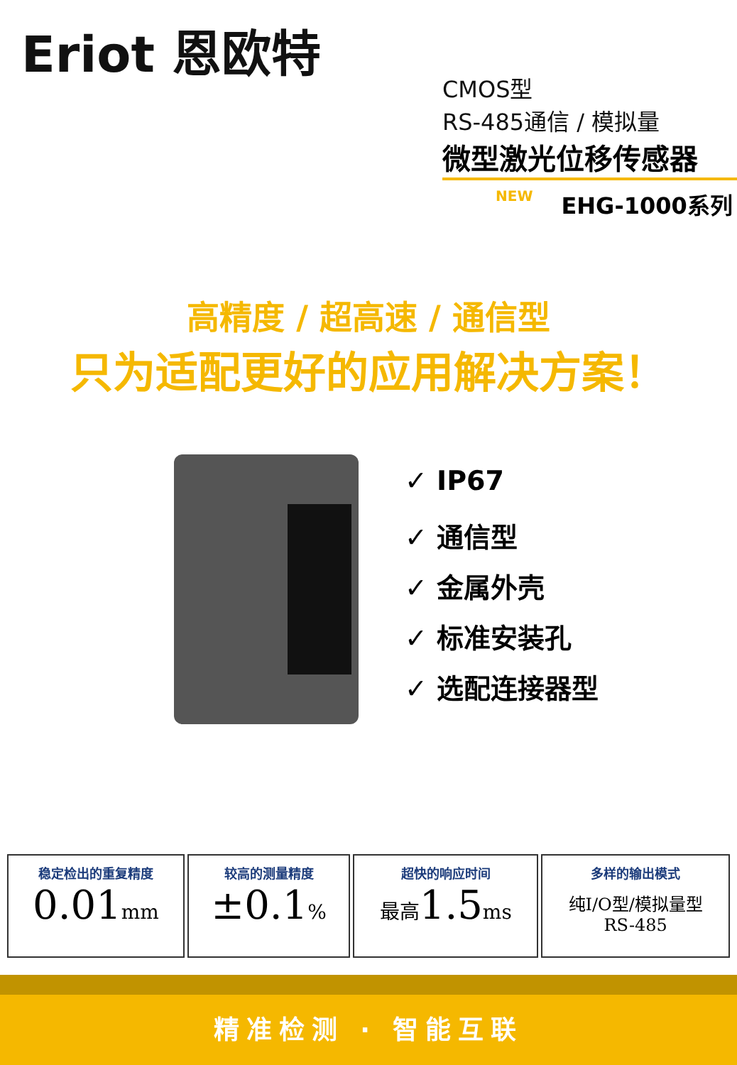Eriot 恩欧特
CMOS型
RS-485通信 / 模拟量
微型激光位移传感器
NEW EHG-1000系列
高精度 / 超高速 / 通信型
只为适配更好的应用解决方案！
✓ IP67
✓ 通信型
✓ 金属外壳
✓ 标准安装孔
✓ 选配连接器型
| 稳定检出的重复精度 0.01 mm | 较高的测量精度 ±0.1 % | 超快的响应时间 最高 1.5 ms | 多样的输出模式 纯I/O型/模拟量型 RS-485 |
精准检测 · 智能互联